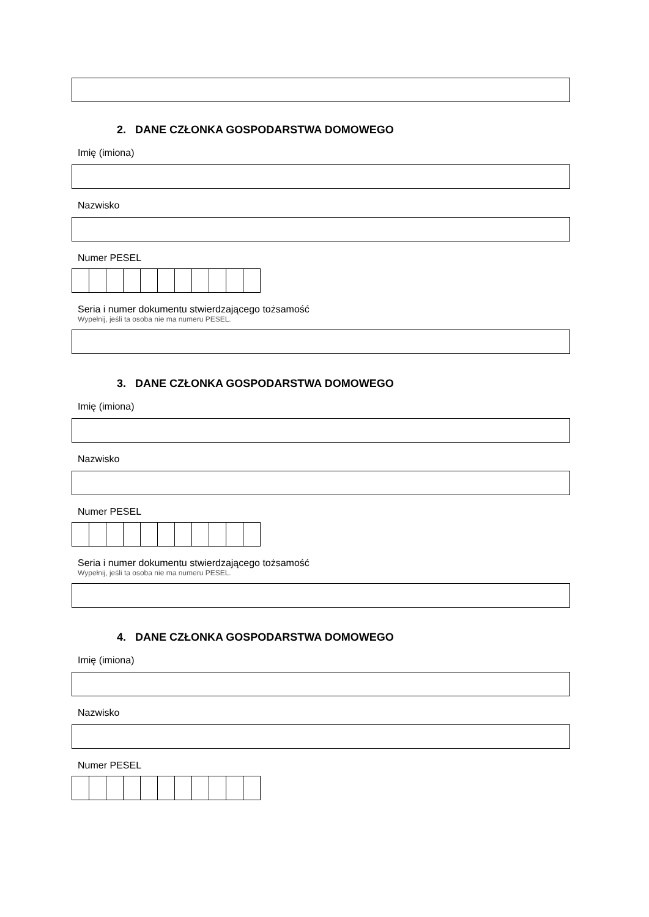2. DANE CZŁONKA GOSPODARSTWA DOMOWEGO
Imię (imiona)
Nazwisko
Numer PESEL
Seria i numer dokumentu stwierdzającego tożsamość
Wypełnij, jeśli ta osoba nie ma numeru PESEL.
3. DANE CZŁONKA GOSPODARSTWA DOMOWEGO
Imię (imiona)
Nazwisko
Numer PESEL
Seria i numer dokumentu stwierdzającego tożsamość
Wypełnij, jeśli ta osoba nie ma numeru PESEL.
4. DANE CZŁONKA GOSPODARSTWA DOMOWEGO
Imię (imiona)
Nazwisko
Numer PESEL